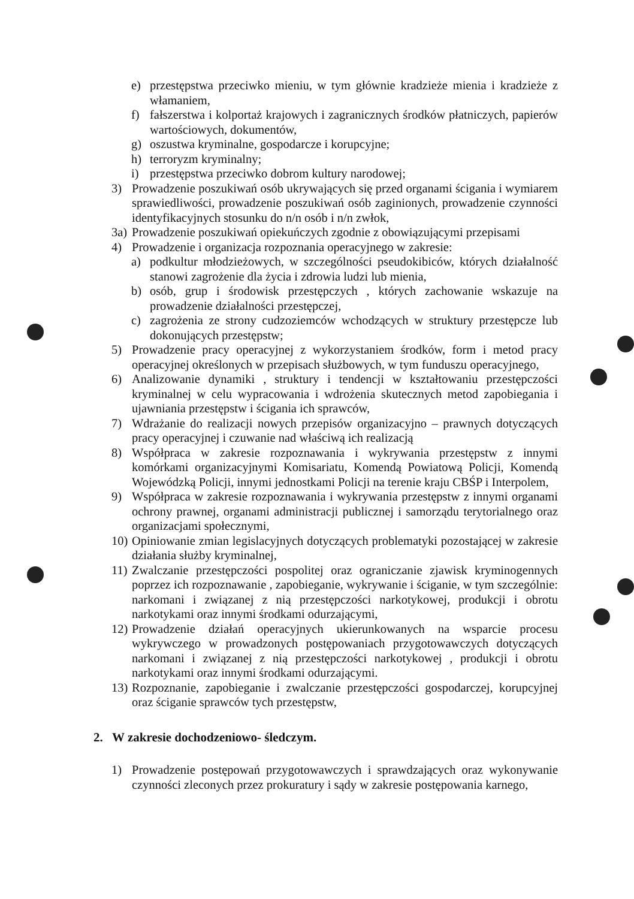e) przestępstwa przeciwko mieniu, w tym głównie kradzieże mienia i kradzieże z włamaniem,
f) fałszerstwa i kolportaż krajowych i zagranicznych środków płatniczych, papierów wartościowych, dokumentów,
g) oszustwa kryminalne, gospodarcze i korupcyjne;
h) terroryzm kryminalny;
i) przestępstwa przeciwko dobrom kultury narodowej;
3) Prowadzenie poszukiwań osób ukrywających się przed organami ścigania i wymiarem sprawiedliwości, prowadzenie poszukiwań osób zaginionych, prowadzenie czynności identyfikacyjnych stosunku do n/n osób i n/n zwłok,
3a) Prowadzenie poszukiwań opiekuńczych zgodnie z obowiązującymi przepisami
4) Prowadzenie i organizacja rozpoznania operacyjnego w zakresie:
a) podkultur młodzieżowych, w szczególności pseudokibiców, których działalność stanowi zagrożenie dla życia i zdrowia ludzi lub mienia,
b) osób, grup i środowisk przestępczych , których zachowanie wskazuje na prowadzenie działalności przestępczej,
c) zagrożenia ze strony cudzoziemców wchodzących w struktury przestępcze lub dokonujących przestępstw;
5) Prowadzenie pracy operacyjnej z wykorzystaniem środków, form i metod pracy operacyjnej określonych w przepisach służbowych, w tym funduszu operacyjnego,
6) Analizowanie dynamiki , struktury i tendencji w kształtowaniu przestępczości kryminalnej w celu wypracowania i wdrożenia skutecznych metod zapobiegania i ujawniania przestępstw i ścigania ich sprawców,
7) Wdrażanie do realizacji nowych przepisów organizacyjno – prawnych dotyczących pracy operacyjnej i czuwanie nad właściwą ich realizacją
8) Współpraca w zakresie rozpoznawania i wykrywania przestępstw z innymi komórkami organizacyjnymi Komisariatu, Komendą Powiatową Policji, Komendą Wojewódzką Policji, innymi jednostkami Policji na terenie kraju CBŚP i Interpolem,
9) Współpraca w zakresie rozpoznawania i wykrywania przestępstw z innymi organami ochrony prawnej, organami administracji publicznej i samorządu terytorialnego oraz organizacjami społecznymi,
10) Opiniowanie zmian legislacyjnych dotyczących problematyki pozostającej w zakresie działania służby kryminalnej,
11) Zwalczanie przestępczości pospolitej oraz ograniczanie zjawisk kryminogennych poprzez ich rozpoznawanie , zapobieganie, wykrywanie i ściganie, w tym szczególnie: narkomani i związanej z nią przestępczości narkotykowej, produkcji i obrotu narkotykami oraz innymi środkami odurzającymi,
12) Prowadzenie działań operacyjnych ukierunkowanych na wsparcie procesu wykrywczego w prowadzonych postępowaniach przygotowawczych dotyczących narkomani i związanej z nią przestępczości narkotykowej , produkcji i obrotu narkotykami oraz innymi środkami odurzającymi.
13) Rozpoznanie, zapobieganie i zwalczanie przestępczości gospodarczej, korupcyjnej oraz ściganie sprawców tych przestępstw,
2. W zakresie dochodzeniowo- śledczym.
1) Prowadzenie postępowań przygotowawczych i sprawdzających oraz wykonywanie czynności zleconych przez prokuratury i sądy w zakresie postępowania karnego,